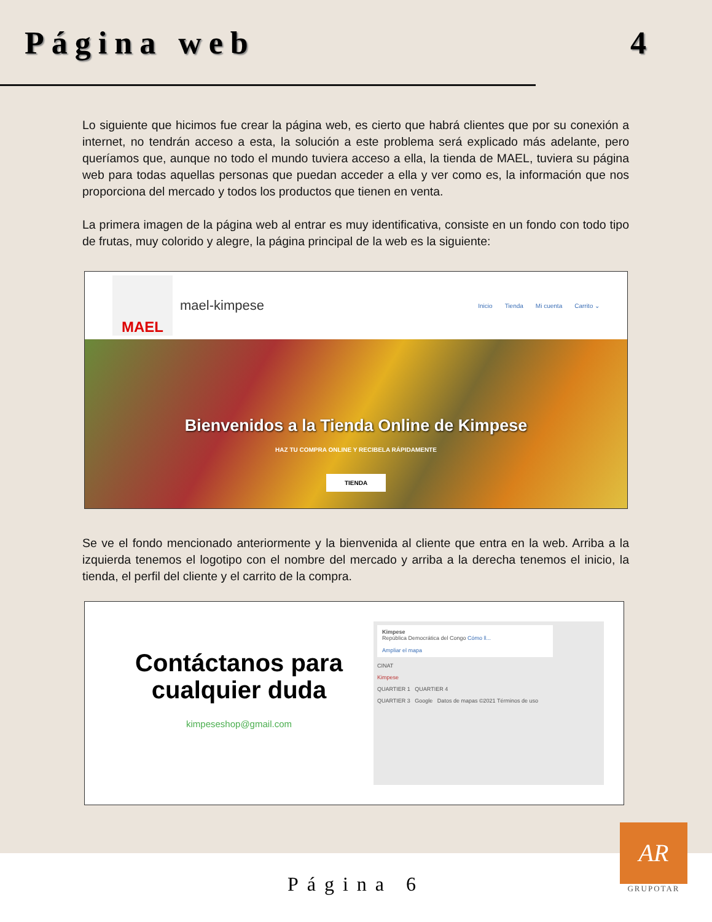Página web 4
Lo siguiente que hicimos fue crear la página web, es cierto que habrá clientes que por su conexión a internet, no tendrán acceso a esta, la solución a este problema será explicado más adelante, pero queríamos que, aunque no todo el mundo tuviera acceso a ella, la tienda de MAEL, tuviera su página web para todas aquellas personas que puedan acceder a ella y ver como es, la información que nos proporciona del mercado y todos los productos que tienen en venta.
La primera imagen de la página web al entrar es muy identificativa, consiste en un fondo con todo tipo de frutas, muy colorido y alegre, la página principal de la web es la siguiente:
MAEL
mael-kimpese
Inicio Tienda Mi cuenta Carrito ⌄
Bienvenidos a la Tienda Online de Kimpese
HAZ TU COMPRA ONLINE Y RECIBELA RÁPIDAMENTE
TIENDA
Se ve el fondo mencionado anteriormente y la bienvenida al cliente que entra en la web. Arriba a la izquierda tenemos el logotipo con el nombre del mercado y arriba a la derecha tenemos el inicio, la tienda, el perfil del cliente y el carrito de la compra.
Contáctanos para cualquier duda
kimpeseshop@gmail.com
Kimpese
República Democrática del Congo Cómo ll...
Ampliar el mapa
CINAT
Kimpese
QUARTIER 1 QUARTIER 4
QUARTIER 3 Google Datos de mapas ©2021 Términos de uso
Página 6
AR
GRUPOTAR